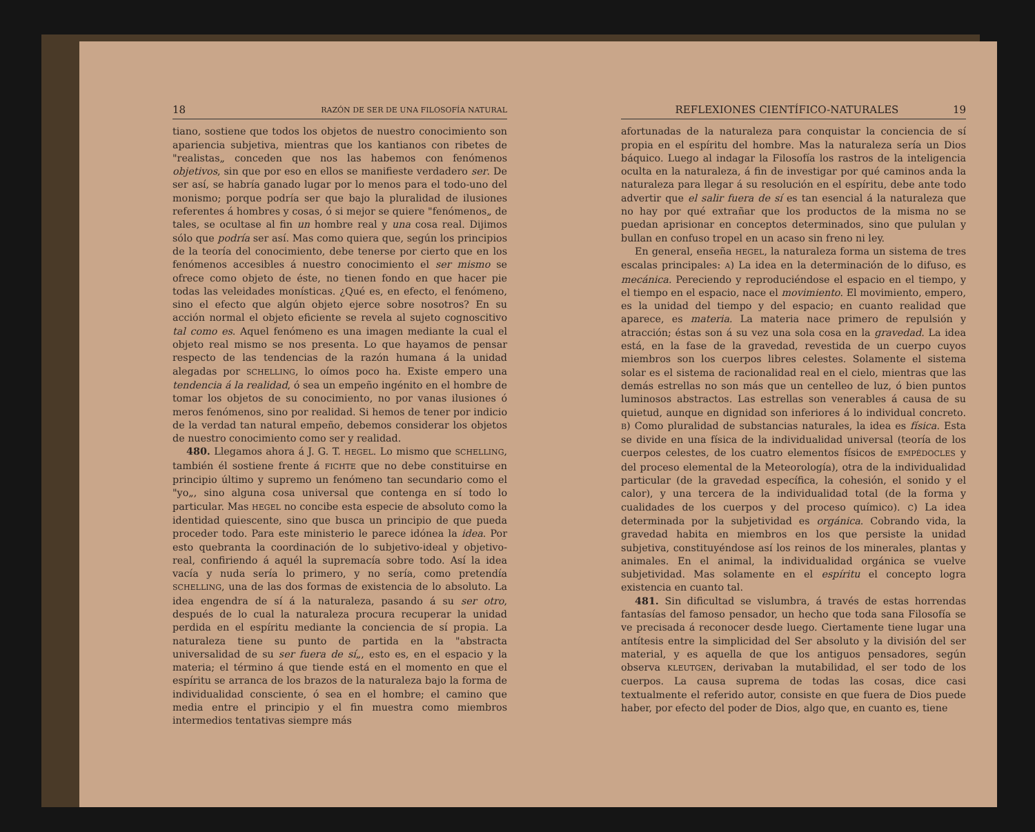18 RAZÓN DE SER DE UNA FILOSOFÍA NATURAL
tiano, sostiene que todos los objetos de nuestro conocimiento son apariencia subjetiva, mientras que los kantianos con ribetes de "realistas„ conceden que nos las habemos con fenómenos objetivos, sin que por eso en ellos se manifieste verdadero ser. De ser así, se habría ganado lugar por lo menos para el todo-uno del monismo; porque podría ser que bajo la pluralidad de ilusiones referentes á hombres y cosas, ó si mejor se quiere "fenómenos„ de tales, se ocultase al fin un hombre real y una cosa real. Dijimos sólo que podría ser así. Mas como quiera que, según los principios de la teoría del conocimiento, debe tenerse por cierto que en los fenómenos accesibles á nuestro conocimiento el ser mismo se ofrece como objeto de éste, no tienen fondo en que hacer pie todas las veleidades monísticas. ¿Qué es, en efecto, el fenómeno, sino el efecto que algún objeto ejerce sobre nosotros? En su acción normal el objeto eficiente se revela al sujeto cognoscitivo tal como es. Aquel fenómeno es una imagen mediante la cual el objeto real mismo se nos presenta. Lo que hayamos de pensar respecto de las tendencias de la razón humana á la unidad alegadas por SCHELLING, lo oímos poco ha. Existe empero una tendencia á la realidad, ó sea un empeño ingénito en el hombre de tomar los objetos de su conocimiento, no por vanas ilusiones ó meros fenómenos, sino por realidad. Si hemos de tener por indicio de la verdad tan natural empeño, debemos considerar los objetos de nuestro conocimiento como ser y realidad.
480. Llegamos ahora á J. G. T. HEGEL. Lo mismo que SCHELLING, también él sostiene frente á FICHTE que no debe constituirse en principio último y supremo un fenómeno tan secundario como el "yo„, sino alguna cosa universal que contenga en sí todo lo particular. Mas HEGEL no concibe esta especie de absoluto como la identidad quiescente, sino que busca un principio de que pueda proceder todo. Para este ministerio le parece idónea la idea. Por esto quebranta la coordinación de lo subjetivo-ideal y objetivo-real, confiriendo á aquél la supremacía sobre todo. Así la idea vacía y nuda sería lo primero, y no sería, como pretendía SCHELLING, una de las dos formas de existencia de lo absoluto. La idea engendra de sí á la naturaleza, pasando á su ser otro, después de lo cual la naturaleza procura recuperar la unidad perdida en el espíritu mediante la conciencia de sí propia. La naturaleza tiene su punto de partida en la "abstracta universalidad de su ser fuera de sí„, esto es, en el espacio y la materia; el término á que tiende está en el momento en que el espíritu se arranca de los brazos de la naturaleza bajo la forma de individualidad consciente, ó sea en el hombre; el camino que media entre el principio y el fin muestra como miembros intermedios tentativas siempre más
REFLEXIONES CIENTÍFICO-NATURALES 19
afortunadas de la naturaleza para conquistar la conciencia de sí propia en el espíritu del hombre. Mas la naturaleza sería un Dios báquico. Luego al indagar la Filosofía los rastros de la inteligencia oculta en la naturaleza, á fin de investigar por qué caminos anda la naturaleza para llegar á su resolución en el espíritu, debe ante todo advertir que el salir fuera de sí es tan esencial á la naturaleza que no hay por qué extrañar que los productos de la misma no se puedan aprisionar en conceptos determinados, sino que pululan y bullan en confuso tropel en un acaso sin freno ni ley.
En general, enseña HEGEL, la naturaleza forma un sistema de tres escalas principales: A) La idea en la determinación de lo difuso, es mecánica. Pereciendo y reproduciéndose el espacio en el tiempo, y el tiempo en el espacio, nace el movimiento. El movimiento, empero, es la unidad del tiempo y del espacio; en cuanto realidad que aparece, es materia. La materia nace primero de repulsión y atracción; éstas son á su vez una sola cosa en la gravedad. La idea está, en la fase de la gravedad, revestida de un cuerpo cuyos miembros son los cuerpos libres celestes. Solamente el sistema solar es el sistema de racionalidad real en el cielo, mientras que las demás estrellas no son más que un centelleo de luz, ó bien puntos luminosos abstractos. Las estrellas son venerables á causa de su quietud, aunque en dignidad son inferiores á lo individual concreto. B) Como pluralidad de substancias naturales, la idea es física. Esta se divide en una física de la individualidad universal (teoría de los cuerpos celestes, de los cuatro elementos físicos de EMPÉDOCLES y del proceso elemental de la Meteorología), otra de la individualidad particular (de la gravedad específica, la cohesión, el sonido y el calor), y una tercera de la individualidad total (de la forma y cualidades de los cuerpos y del proceso químico). C) La idea determinada por la subjetividad es orgánica. Cobrando vida, la gravedad habita en miembros en los que persiste la unidad subjetiva, constituyéndose así los reinos de los minerales, plantas y animales. En el animal, la individualidad orgánica se vuelve subjetividad. Mas solamente en el espíritu el concepto logra existencia en cuanto tal.
481. Sin dificultad se vislumbra, á través de estas horrendas fantasías del famoso pensador, un hecho que toda sana Filosofía se ve precisada á reconocer desde luego. Ciertamente tiene lugar una antítesis entre la simplicidad del Ser absoluto y la división del ser material, y es aquella de que los antiguos pensadores, según observa KLEUTGEN, derivaban la mutabilidad, el ser todo de los cuerpos. La causa suprema de todas las cosas, dice casi textualmente el referido autor, consiste en que fuera de Dios puede haber, por efecto del poder de Dios, algo que, en cuanto es, tiene